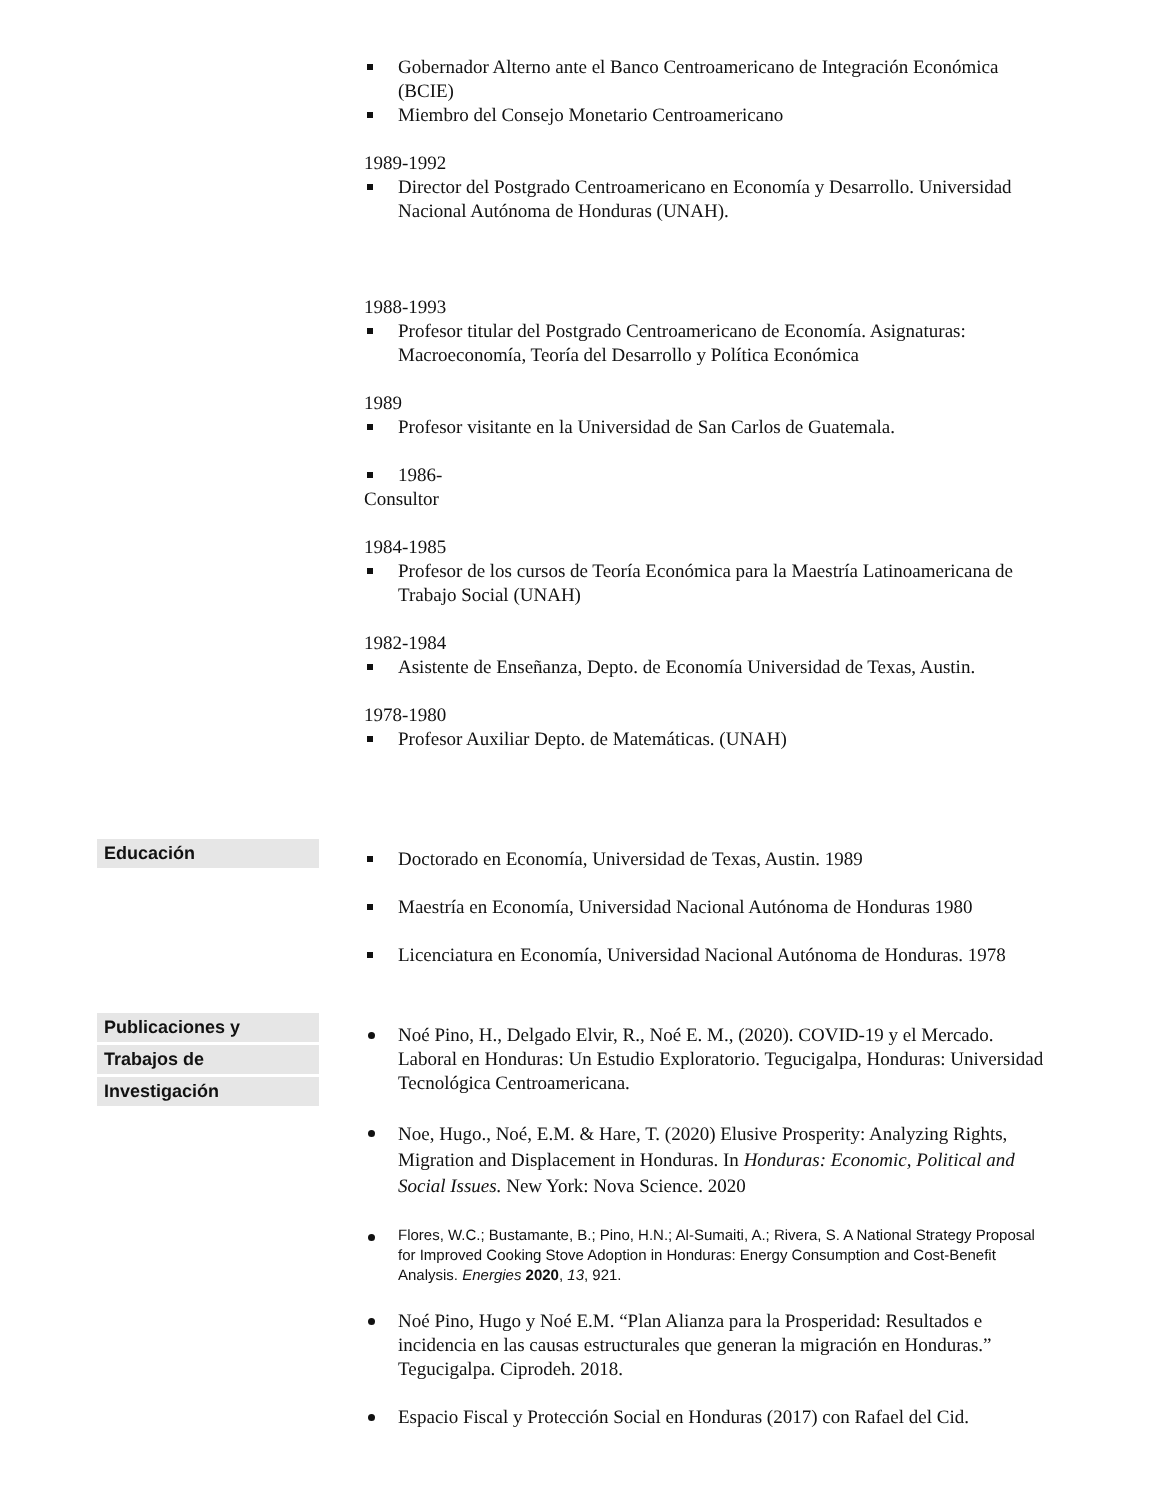Gobernador Alterno ante el Banco Centroamericano de Integración Económica (BCIE)
Miembro del Consejo Monetario Centroamericano
1989-1992
Director del Postgrado Centroamericano en Economía y Desarrollo. Universidad Nacional Autónoma de Honduras (UNAH).
1988-1993
Profesor titular del Postgrado Centroamericano de Economía. Asignaturas: Macroeconomía, Teoría del Desarrollo y Política Económica
1989
Profesor visitante en la Universidad de San Carlos de Guatemala.
1986-
Consultor
1984-1985
Profesor de los cursos de Teoría Económica para la Maestría Latinoamericana de Trabajo Social (UNAH)
1982-1984
Asistente de Enseñanza, Depto. de Economía Universidad de Texas, Austin.
1978-1980
Profesor Auxiliar Depto. de Matemáticas. (UNAH)
Educación
Doctorado en Economía, Universidad de Texas, Austin. 1989
Maestría en Economía, Universidad Nacional Autónoma de Honduras 1980
Licenciatura en Economía, Universidad Nacional Autónoma de Honduras. 1978
Publicaciones y
Trabajos de
Investigación
Noé Pino, H., Delgado Elvir, R., Noé E. M., (2020). COVID-19 y el Mercado. Laboral en Honduras: Un Estudio Exploratorio. Tegucigalpa, Honduras: Universidad Tecnológica Centroamericana.
Noe, Hugo., Noé, E.M. & Hare, T. (2020) Elusive Prosperity: Analyzing Rights, Migration and Displacement in Honduras. In Honduras: Economic, Political and Social Issues. New York: Nova Science. 2020
Flores, W.C.; Bustamante, B.; Pino, H.N.; Al-Sumaiti, A.; Rivera, S. A National Strategy Proposal for Improved Cooking Stove Adoption in Honduras: Energy Consumption and Cost-Benefit Analysis. Energies 2020, 13, 921.
Noé Pino, Hugo y Noé E.M. “Plan Alianza para la Prosperidad: Resultados e incidencia en las causas estructurales que generan la migración en Honduras.” Tegucigalpa. Ciprodeh. 2018.
Espacio Fiscal y Protección Social en Honduras (2017) con Rafael del Cid.